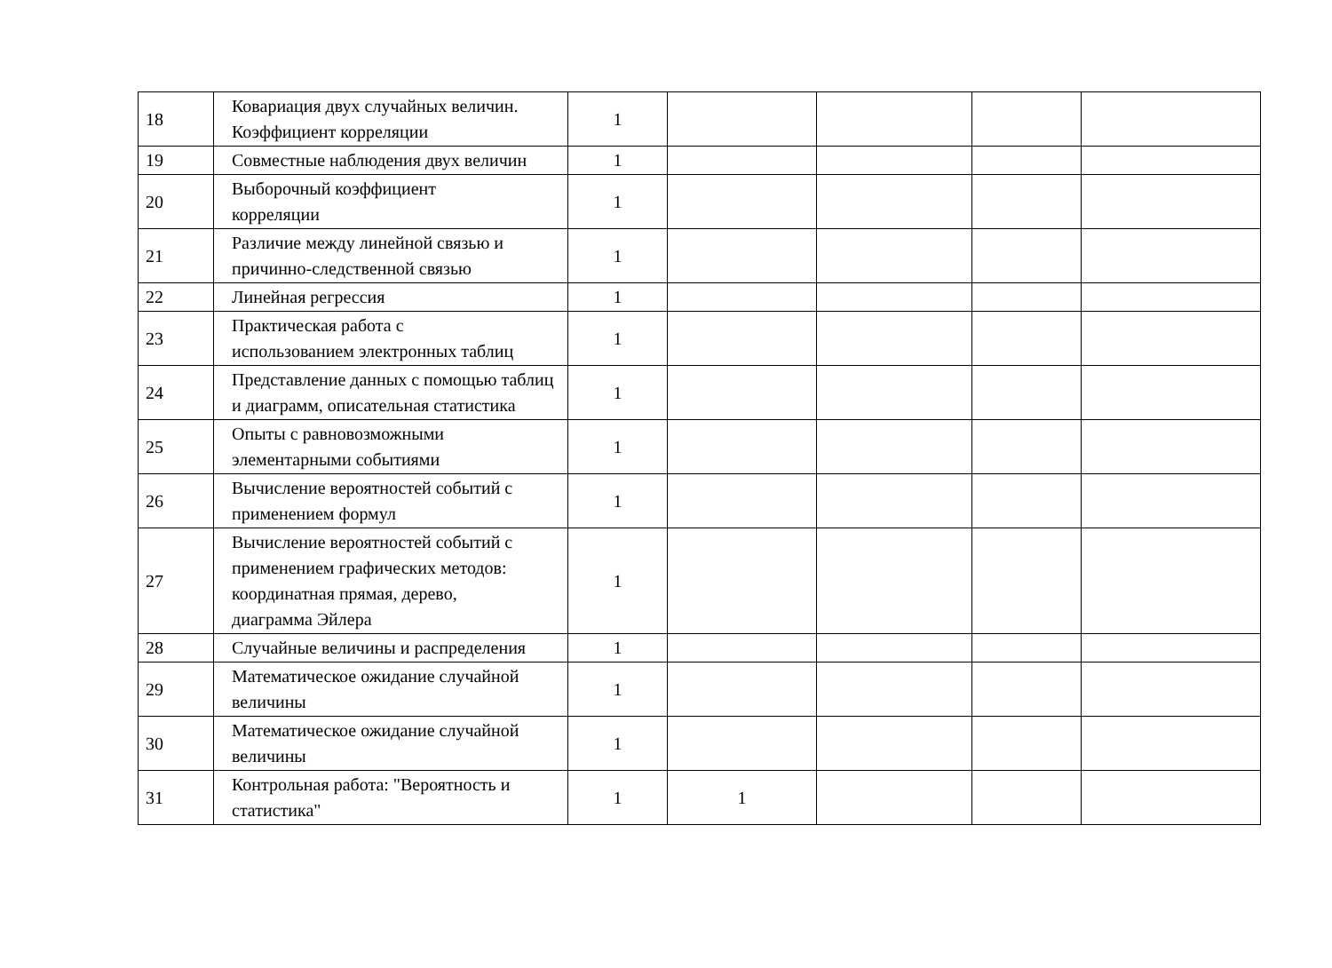| 18 | Ковариация двух случайных величин. Коэффициент корреляции | 1 | | | | |
| 19 | Совместные наблюдения двух величин | 1 | | | | |
| 20 | Выборочный коэффициент корреляции | 1 | | | | |
| 21 | Различие между линейной связью и причинно-следственной связью | 1 | | | | |
| 22 | Линейная регрессия | 1 | | | | |
| 23 | Практическая работа с использованием электронных таблиц | 1 | | | | |
| 24 | Представление данных с помощью таблиц и диаграмм, описательная статистика | 1 | | | | |
| 25 | Опыты с равновозможными элементарными событиями | 1 | | | | |
| 26 | Вычисление вероятностей событий с применением формул | 1 | | | | |
| 27 | Вычисление вероятностей событий с применением графических методов: координатная прямая, дерево, диаграмма Эйлера | 1 | | | | |
| 28 | Случайные величины и распределения | 1 | | | | |
| 29 | Математическое ожидание случайной величины | 1 | | | | |
| 30 | Математическое ожидание случайной величины | 1 | | | | |
| 31 | Контрольная работа: "Вероятность и статистика" | 1 | 1 | | | |